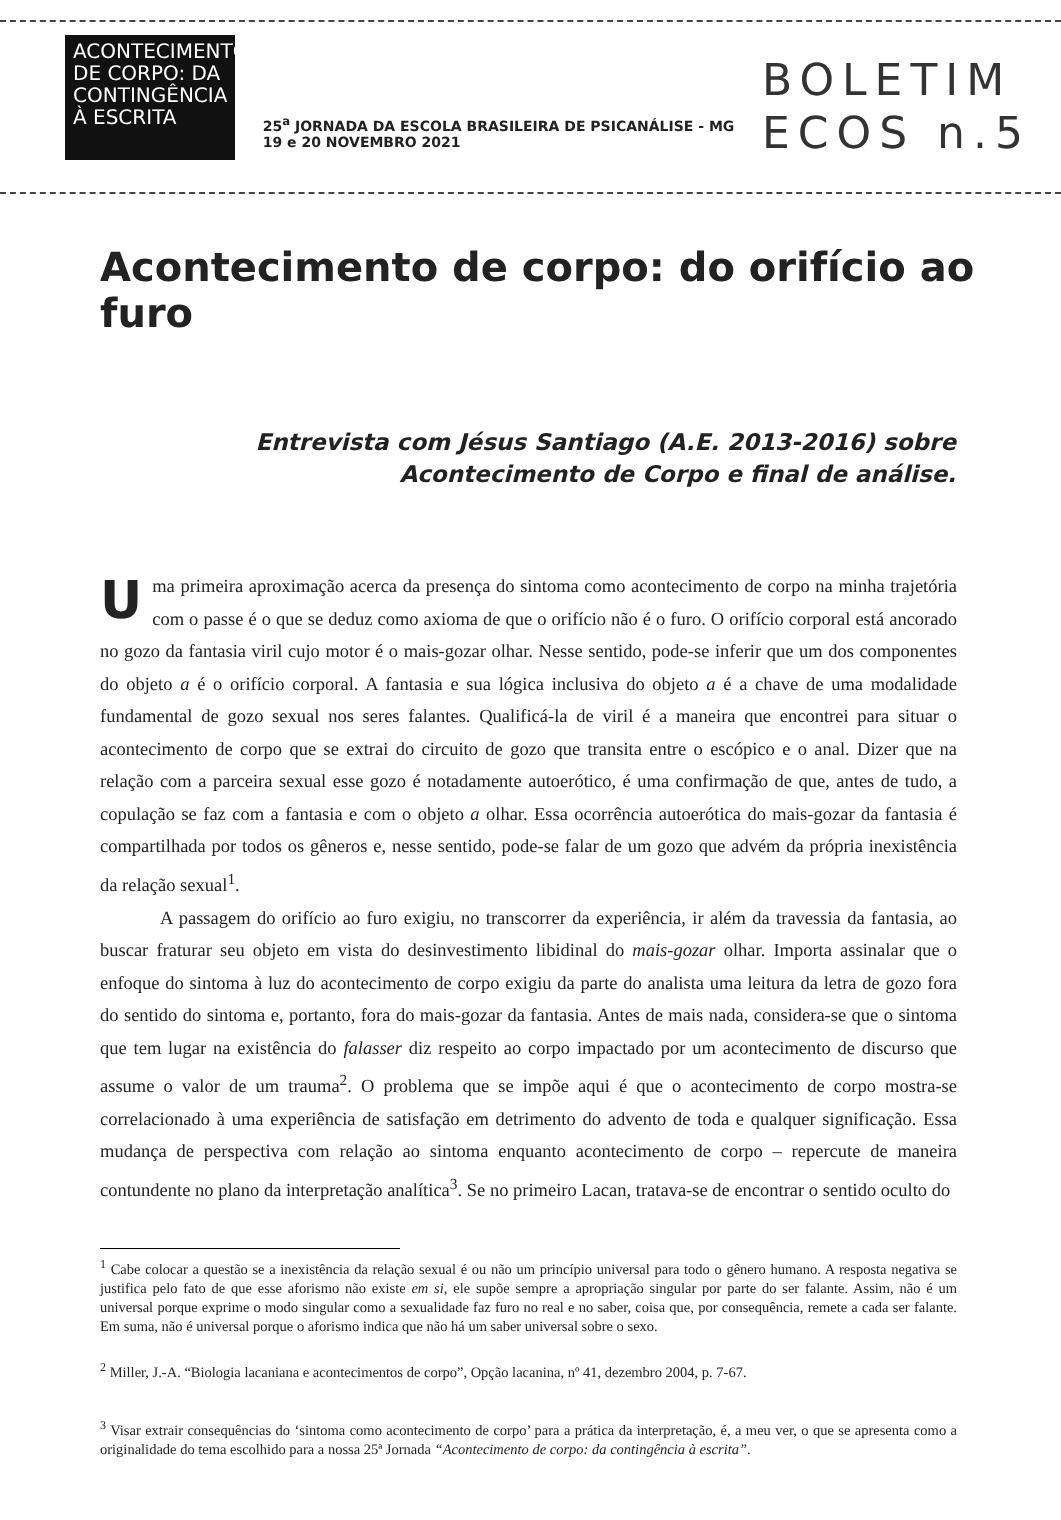ACONTECIMENTO
DE CORPO: DA
CONTINGÊNCIA
À ESCRITA
25<sup>a</sup> JORNADA DA ESCOLA BRASILEIRA DE PSICANÁLISE - MG
19 e 20 NOVEMBRO 2021
BOLETIM
ECOS n.5
Acontecimento de corpo: do orifício ao furo
Entrevista com Jésus Santiago (A.E. 2013-2016) sobre
Acontecimento de Corpo e final de análise.
Uma primeira aproximação acerca da presença do sintoma como acontecimento de corpo na minha trajetória com o passe é o que se deduz como axioma de que o orifício não é o furo. O orifício corporal está ancorado no gozo da fantasia viril cujo motor é o mais-gozar olhar. Nesse sentido, pode-se inferir que um dos componentes do objeto a é o orifício corporal. A fantasia e sua lógica inclusiva do objeto a é a chave de uma modalidade fundamental de gozo sexual nos seres falantes. Qualificá-la de viril é a maneira que encontrei para situar o acontecimento de corpo que se extrai do circuito de gozo que transita entre o escópico e o anal. Dizer que na relação com a parceira sexual esse gozo é notadamente autoerótico, é uma confirmação de que, antes de tudo, a copulação se faz com a fantasia e com o objeto a olhar. Essa ocorrência autoerótica do mais-gozar da fantasia é compartilhada por todos os gêneros e, nesse sentido, pode-se falar de um gozo que advém da própria inexistência da relação sexual<sup>1</sup>.
A passagem do orifício ao furo exigiu, no transcorrer da experiência, ir além da travessia da fantasia, ao buscar fraturar seu objeto em vista do desinvestimento libidinal do mais-gozar olhar. Importa assinalar que o enfoque do sintoma à luz do acontecimento de corpo exigiu da parte do analista uma leitura da letra de gozo fora do sentido do sintoma e, portanto, fora do mais-gozar da fantasia. Antes de mais nada, considera-se que o sintoma que tem lugar na existência do falasser diz respeito ao corpo impactado por um acontecimento de discurso que assume o valor de um trauma<sup>2</sup>. O problema que se impõe aqui é que o acontecimento de corpo mostra-se correlacionado à uma experiência de satisfação em detrimento do advento de toda e qualquer significação. Essa mudança de perspectiva com relação ao sintoma enquanto acontecimento de corpo – repercute de maneira contundente no plano da interpretação analítica<sup>3</sup>. Se no primeiro Lacan, tratava-se de encontrar o sentido oculto do
<sup>1</sup> Cabe colocar a questão se a inexistência da relação sexual é ou não um princípio universal para todo o gênero humano. A resposta negativa se justifica pelo fato de que esse aforismo não existe em si, ele supõe sempre a apropriação singular por parte do ser falante. Assim, não é um universal porque exprime o modo singular como a sexualidade faz furo no real e no saber, coisa que, por consequência, remete a cada ser falante. Em suma, não é universal porque o aforismo indica que não há um saber universal sobre o sexo.
<sup>2</sup> Miller, J.-A. “Biologia lacaniana e acontecimentos de corpo”, Opção lacanina, nº 41, dezembro 2004, p. 7-67.
<sup>3</sup> Visar extrair consequências do ‘sintoma como acontecimento de corpo’ para a prática da interpretação, é, a meu ver, o que se apresenta como a originalidade do tema escolhido para a nossa 25ª Jornada “Acontecimento de corpo: da contingência à escrita”.